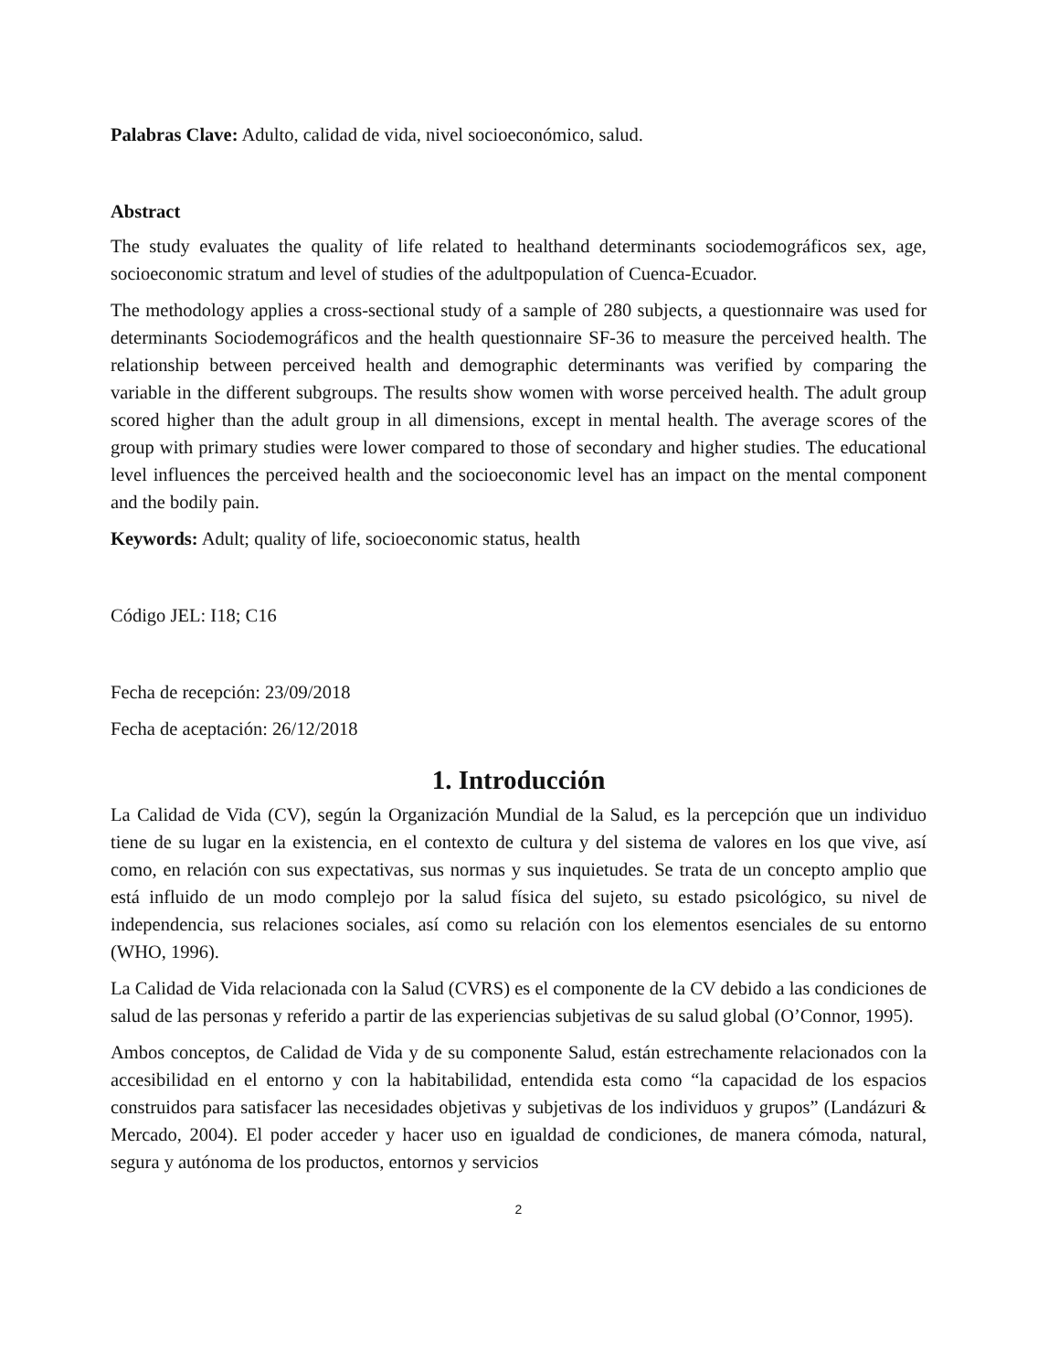Palabras Clave: Adulto, calidad de vida, nivel socioeconómico, salud.
Abstract
The study evaluates the quality of life related to healthand determinants sociodemográficos sex, age, socioeconomic stratum and level of studies of the adultpopulation of Cuenca-Ecuador.
The methodology applies a cross-sectional study of a sample of 280 subjects, a questionnaire was used for determinants Sociodemográficos and the health questionnaire SF-36 to measure the perceived health. The relationship between perceived health and demographic determinants was verified by comparing the variable in the different subgroups. The results show women with worse perceived health. The adult group scored higher than the adult group in all dimensions, except in mental health. The average scores of the group with primary studies were lower compared to those of secondary and higher studies. The educational level influences the perceived health and the socioeconomic level has an impact on the mental component and the bodily pain.
Keywords: Adult; quality of life, socioeconomic status, health
Código JEL: I18; C16
Fecha de recepción: 23/09/2018
Fecha de aceptación: 26/12/2018
1. Introducción
La Calidad de Vida (CV), según la Organización Mundial de la Salud, es la percepción que un individuo tiene de su lugar en la existencia, en el contexto de cultura y del sistema de valores en los que vive, así como, en relación con sus expectativas, sus normas y sus inquietudes. Se trata de un concepto amplio que está influido de un modo complejo por la salud física del sujeto, su estado psicológico, su nivel de independencia, sus relaciones sociales, así como su relación con los elementos esenciales de su entorno (WHO, 1996).
La Calidad de Vida relacionada con la Salud (CVRS) es el componente de la CV debido a las condiciones de salud de las personas y referido a partir de las experiencias subjetivas de su salud global (O’Connor, 1995).
Ambos conceptos, de Calidad de Vida y de su componente Salud, están estrechamente relacionados con la accesibilidad en el entorno y con la habitabilidad, entendida esta como “la capacidad de los espacios construidos para satisfacer las necesidades objetivas y subjetivas de los individuos y grupos” (Landázuri & Mercado, 2004). El poder acceder y hacer uso en igualdad de condiciones, de manera cómoda, natural, segura y autónoma de los productos, entornos y servicios
2